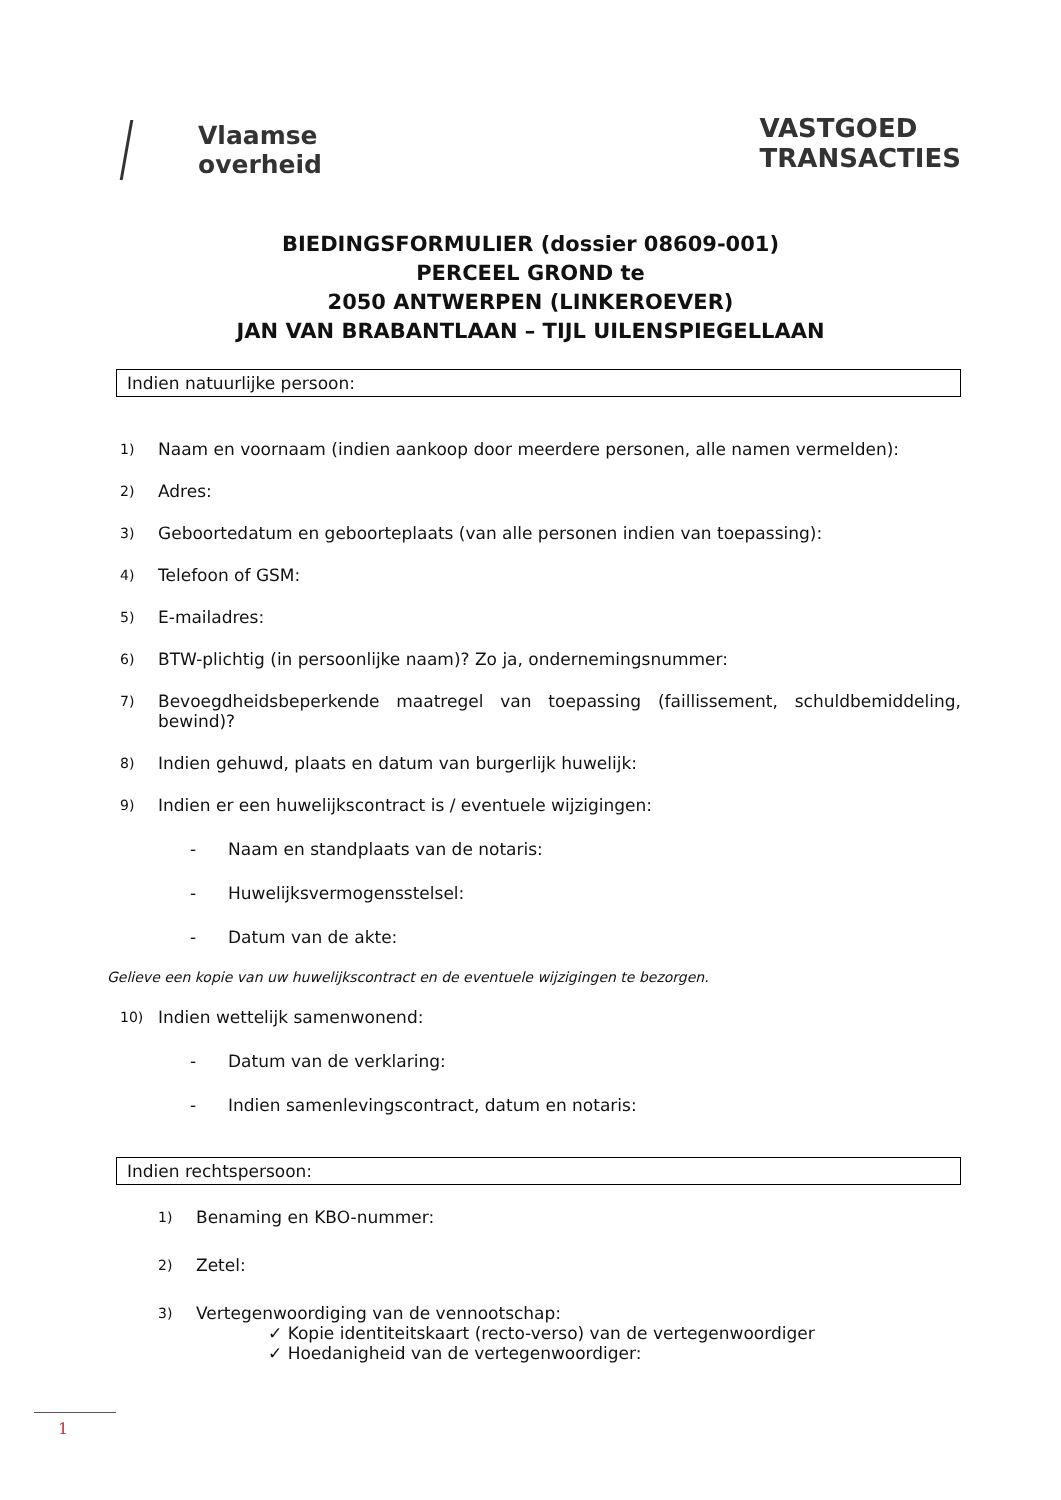Vlaamse
overheid
VASTGOED
TRANSACTIES
BIEDINGSFORMULIER (dossier 08609-001)
PERCEEL GROND te
2050 ANTWERPEN (LINKEROEVER)
JAN VAN BRABANTLAAN – TIJL UILENSPIEGELLAAN
Indien natuurlijke persoon:
1) Naam en voornaam (indien aankoop door meerdere personen, alle namen vermelden):
2) Adres:
3) Geboortedatum en geboorteplaats (van alle personen indien van toepassing):
4) Telefoon of GSM:
5) E-mailadres:
6) BTW-plichtig (in persoonlijke naam)? Zo ja, ondernemingsnummer:
7) Bevoegdheidsbeperkende maatregel van toepassing (faillissement, schuldbemiddeling, bewind)?
8) Indien gehuwd, plaats en datum van burgerlijk huwelijk:
9) Indien er een huwelijkscontract is / eventuele wijzigingen:
- Naam en standplaats van de notaris:
- Huwelijksvermogensstelsel:
- Datum van de akte:
Gelieve een kopie van uw huwelijkscontract en de eventuele wijzigingen te bezorgen.
10) Indien wettelijk samenwonend:
- Datum van de verklaring:
- Indien samenlevingscontract, datum en notaris:
Indien rechtspersoon:
1) Benaming en KBO-nummer:
2) Zetel:
3) Vertegenwoordiging van de vennootschap:
✓ Kopie identiteitskaart (recto-verso) van de vertegenwoordiger
✓ Hoedanigheid van de vertegenwoordiger:
1